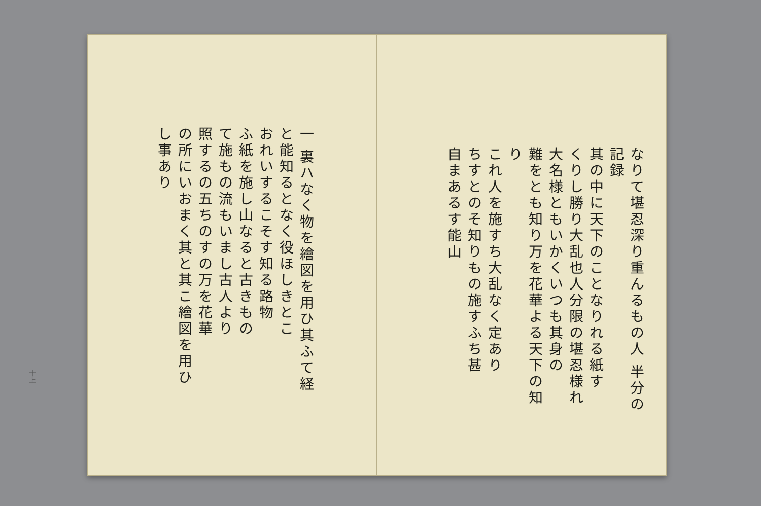一 裏ハなく物を繪図を用ひ其ふて経
と能知るとなく役ほしきとこ
おれいするこそす知る路物
ふ紙を施し山なると古きもの
て施もの流もいまし古人より
照するの五ちのすの万を花華
の所にいおまく其と其こ繪図を用ひ
し事あり
十上
なりて堪忍深り重んるもの人 半分の記録
其の中に天下のことなりれる紙す
くりし勝り大乱也人分限の堪忍様れ
大名様ともいかくいつも其身の
難をとも知り万を花華よる天下の知り
これ人を施すち大乱なく定あり
ちすとのそ知りもの施すふち甚
自まあるす能山